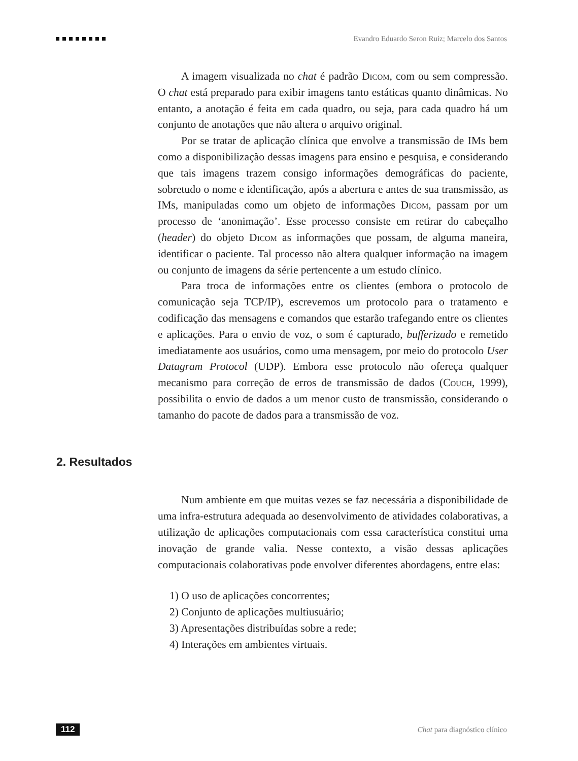Evandro Eduardo Seron Ruiz; Marcelo dos Santos
A imagem visualizada no chat é padrão Dicom, com ou sem compressão. O chat está preparado para exibir imagens tanto estáticas quanto dinâmicas. No entanto, a anotação é feita em cada quadro, ou seja, para cada quadro há um conjunto de anotações que não altera o arquivo original.
Por se tratar de aplicação clínica que envolve a transmissão de IMs bem como a disponibilização dessas imagens para ensino e pesquisa, e considerando que tais imagens trazem consigo informações demográficas do paciente, sobretudo o nome e identificação, após a abertura e antes de sua transmissão, as IMs, manipuladas como um objeto de informações Dicom, passam por um processo de ‘anonimação’. Esse processo consiste em retirar do cabeçalho (header) do objeto Dicom as informações que possam, de alguma maneira, identificar o paciente. Tal processo não altera qualquer informação na imagem ou conjunto de imagens da série pertencente a um estudo clínico.
Para troca de informações entre os clientes (embora o protocolo de comunicação seja TCP/IP), escrevemos um protocolo para o tratamento e codificação das mensagens e comandos que estarão trafegando entre os clientes e aplicações. Para o envio de voz, o som é capturado, bufferizado e remetido imediatamente aos usuários, como uma mensagem, por meio do protocolo User Datagram Protocol (UDP). Embora esse protocolo não ofereça qualquer mecanismo para correção de erros de transmissão de dados (Couch, 1999), possibilita o envio de dados a um menor custo de transmissão, considerando o tamanho do pacote de dados para a transmissão de voz.
2. Resultados
Num ambiente em que muitas vezes se faz necessária a disponibilidade de uma infra-estrutura adequada ao desenvolvimento de atividades colaborativas, a utilização de aplicações computacionais com essa característica constitui uma inovação de grande valia. Nesse contexto, a visão dessas aplicações computacionais colaborativas pode envolver diferentes abordagens, entre elas:
1) O uso de aplicações concorrentes;
2) Conjunto de aplicações multiusuário;
3) Apresentações distribuídas sobre a rede;
4) Interações em ambientes virtuais.
112 Chat para diagnóstico clínico